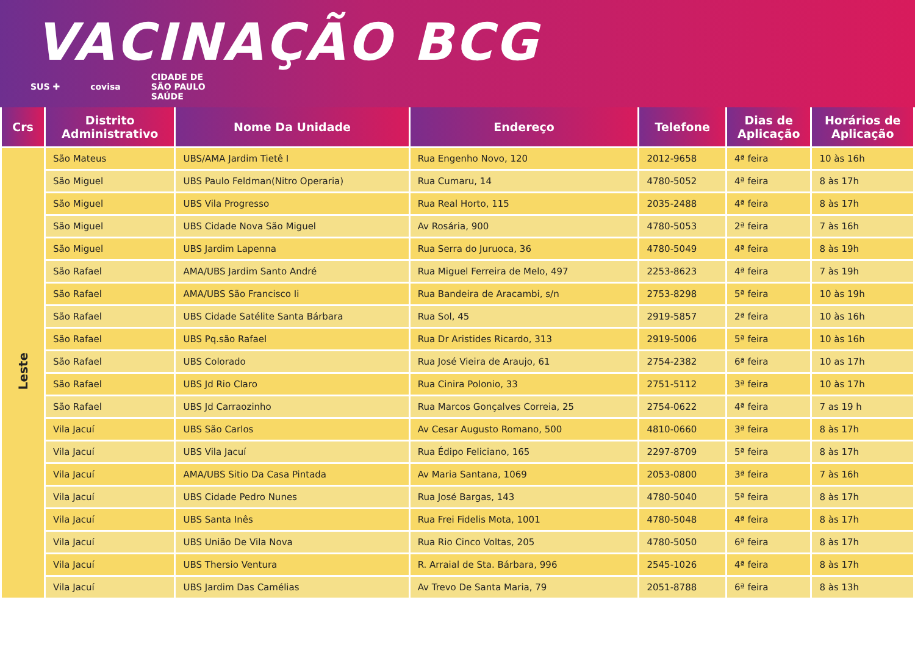VACINAÇÃO BCG
SUS ✚ covisa CIDADE DE
SÃO PAULO
SAÚDE
| Crs | Distrito Administrativo | Nome Da Unidade | Endereço | Telefone | Dias de Aplicação | Horários de Aplicação |
| --- | --- | --- | --- | --- | --- | --- |
| Leste | São Mateus | UBS/AMA Jardim Tietê I | Rua Engenho Novo, 120 | 2012-9658 | 4ª feira | 10 às 16h |
| | São Miguel | UBS Paulo Feldman(Nitro Operaria) | Rua Cumaru, 14 | 4780-5052 | 4ª feira | 8 às 17h |
| | São Miguel | UBS Vila Progresso | Rua Real Horto, 115 | 2035-2488 | 4ª feira | 8 às 17h |
| | São Miguel | UBS Cidade Nova São Miguel | Av Rosária, 900 | 4780-5053 | 2ª feira | 7 às 16h |
| | São Miguel | UBS Jardim Lapenna | Rua Serra do Juruoca, 36 | 4780-5049 | 4ª feira | 8 às 19h |
| | São Rafael | AMA/UBS Jardim Santo André | Rua Miguel Ferreira de Melo, 497 | 2253-8623 | 4ª feira | 7 às 19h |
| | São Rafael | AMA/UBS São Francisco Ii | Rua Bandeira de Aracambi, s/n | 2753-8298 | 5ª feira | 10 às 19h |
| | São Rafael | UBS Cidade Satélite Santa Bárbara | Rua Sol, 45 | 2919-5857 | 2ª feira | 10 às 16h |
| | São Rafael | UBS Pq.são Rafael | Rua Dr Aristides Ricardo, 313 | 2919-5006 | 5ª feira | 10 às 16h |
| | São Rafael | UBS Colorado | Rua José Vieira de Araujo, 61 | 2754-2382 | 6ª feira | 10 as 17h |
| | São Rafael | UBS Jd Rio Claro | Rua Cinira Polonio, 33 | 2751-5112 | 3ª feira | 10 às 17h |
| | São Rafael | UBS Jd Carraozinho | Rua Marcos Gonçalves Correia, 25 | 2754-0622 | 4ª feira | 7 as 19 h |
| | Vila Jacuí | UBS São Carlos | Av Cesar Augusto Romano, 500 | 4810-0660 | 3ª feira | 8 às 17h |
| | Vila Jacuí | UBS Vila Jacuí | Rua Édipo Feliciano, 165 | 2297-8709 | 5ª feira | 8 às 17h |
| | Vila Jacuí | AMA/UBS Sitio Da Casa Pintada | Av Maria Santana, 1069 | 2053-0800 | 3ª feira | 7 às 16h |
| | Vila Jacuí | UBS Cidade Pedro Nunes | Rua José Bargas, 143 | 4780-5040 | 5ª feira | 8 às 17h |
| | Vila Jacuí | UBS Santa Inês | Rua Frei Fidelis Mota, 1001 | 4780-5048 | 4ª feira | 8 às 17h |
| | Vila Jacuí | UBS União De Vila Nova | Rua Rio Cinco Voltas, 205 | 4780-5050 | 6ª feira | 8 às 17h |
| | Vila Jacuí | UBS Thersio Ventura | R. Arraial de Sta. Bárbara, 996 | 2545-1026 | 4ª feira | 8 às 17h |
| | Vila Jacuí | UBS Jardim Das Camélias | Av Trevo De Santa Maria, 79 | 2051-8788 | 6ª feira | 8 às 13h |